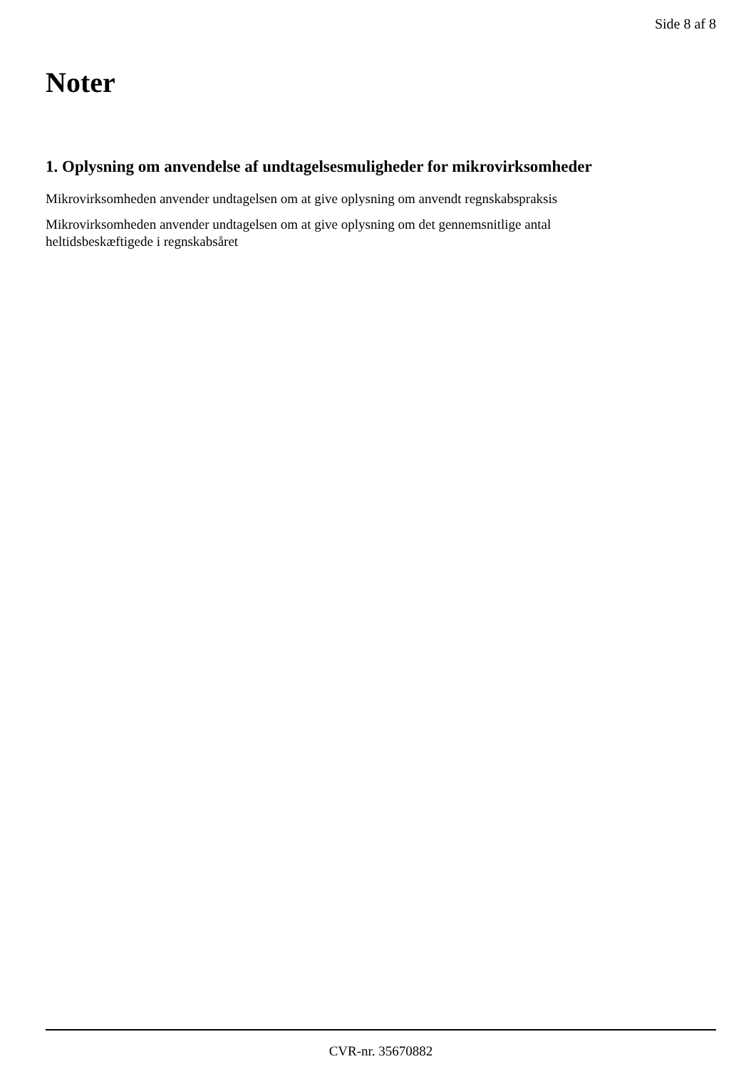Side 8 af 8
Noter
1. Oplysning om anvendelse af undtagelsesmuligheder for mikrovirksomheder
Mikrovirksomheden anvender undtagelsen om at give oplysning om anvendt regnskabspraksis
Mikrovirksomheden anvender undtagelsen om at give oplysning om det gennemsnitlige antal
heltidsbeskæftigede i regnskabsåret
CVR-nr. 35670882